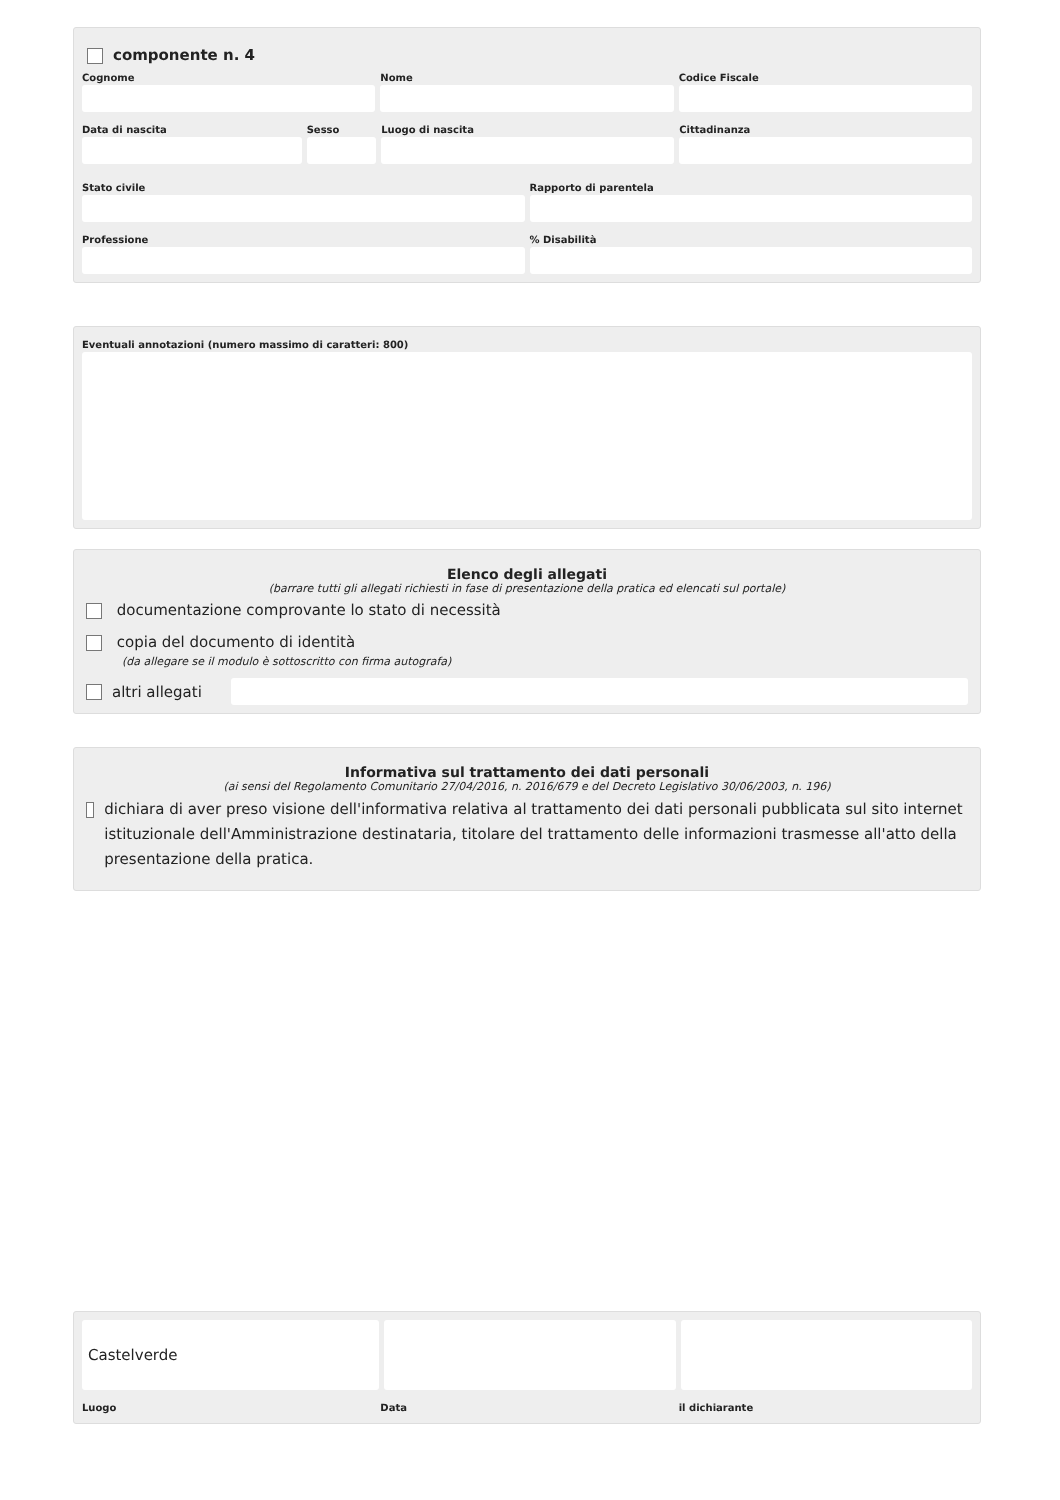componente n. 4
Cognome Nome Codice Fiscale
Data di nascita Sesso Luogo di nascita Cittadinanza
Stato civile Rapporto di parentela
Professione % Disabilità
Eventuali annotazioni (numero massimo di caratteri: 800)
Elenco degli allegati
(barrare tutti gli allegati richiesti in fase di presentazione della pratica ed elencati sul portale)
documentazione comprovante lo stato di necessità
copia del documento di identità
(da allegare se il modulo è sottoscritto con firma autografa)
altri allegati
Informativa sul trattamento dei dati personali
(ai sensi del Regolamento Comunitario 27/04/2016, n. 2016/679 e del Decreto Legislativo 30/06/2003, n. 196)
dichiara di aver preso visione dell'informativa relativa al trattamento dei dati personali pubblicata sul sito internet istituzionale dell'Amministrazione destinataria, titolare del trattamento delle informazioni trasmesse all'atto della presentazione della pratica.
Castelverde
Luogo Data il dichiarante